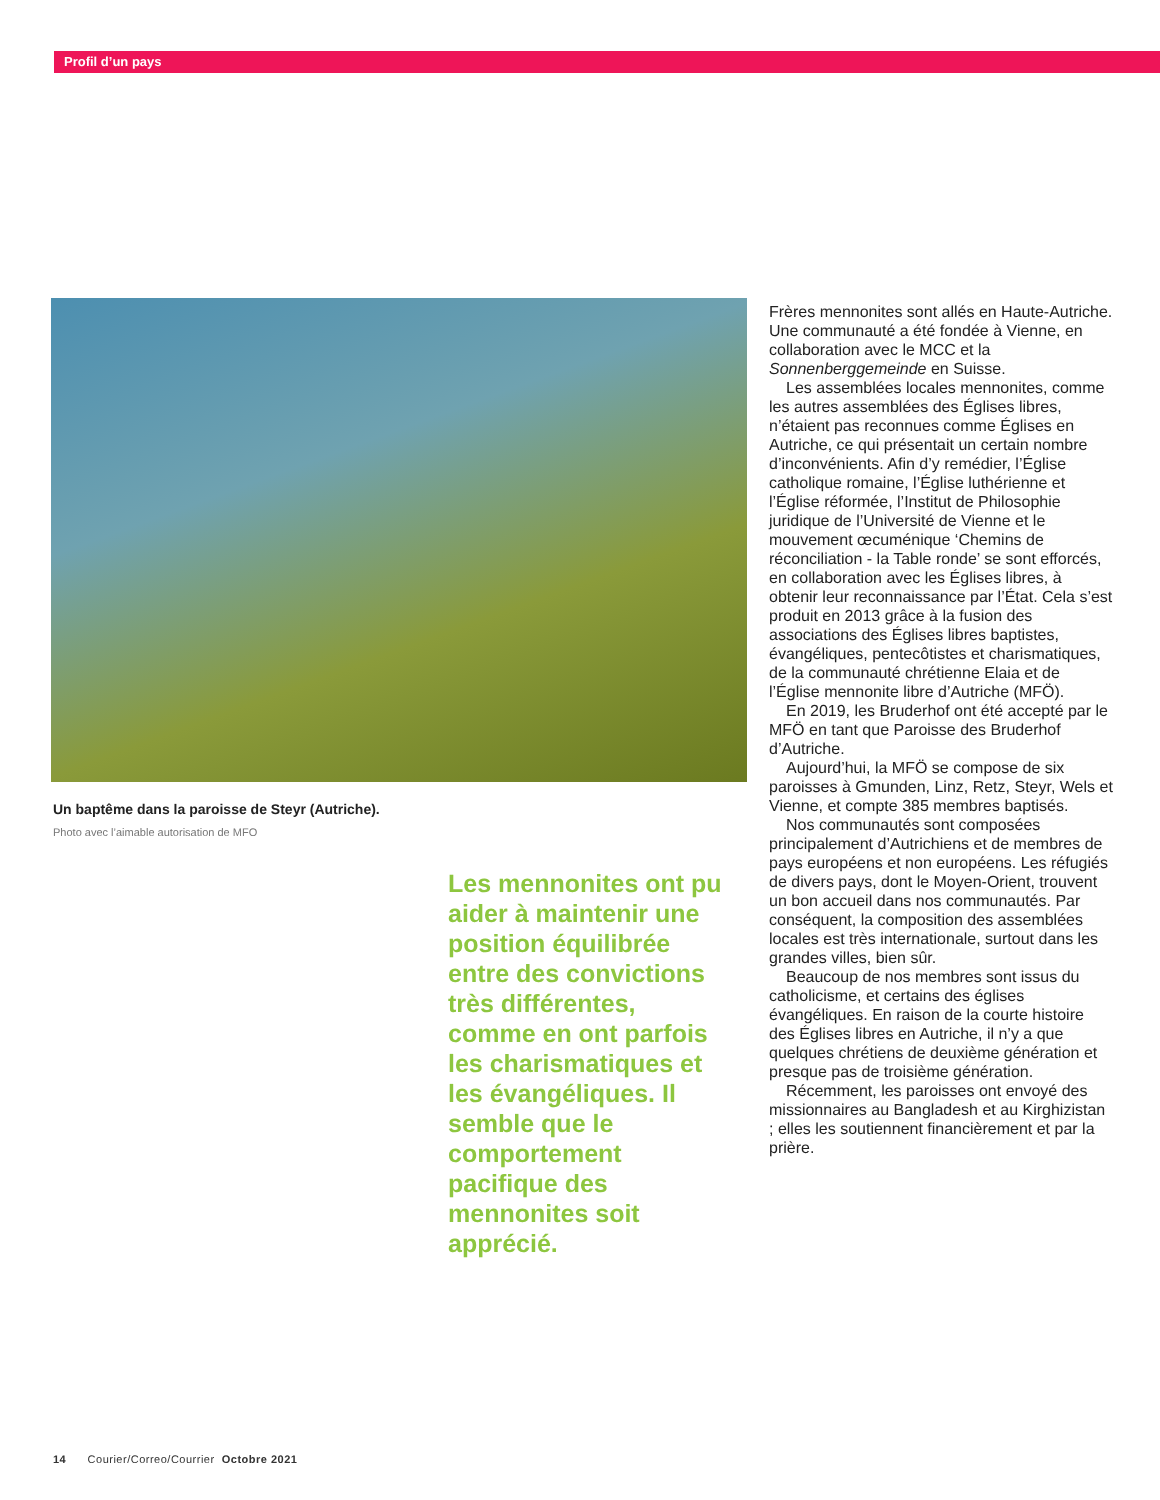Profil d’un pays
Un baptême dans la paroisse de Steyr (Autriche).
Photo avec l’aimable autorisation de MFO
Les mennonites ont pu aider à maintenir une position équilibrée entre des convictions très différentes, comme en ont parfois les charismatiques et les évangéliques. Il semble que le comportement pacifique des mennonites soit apprécié.
Frères mennonites sont allés en Haute-Autriche. Une communauté a été fondée à Vienne, en collaboration avec le MCC et la Sonnenberggemeinde en Suisse.
Les assemblées locales mennonites, comme les autres assemblées des Églises libres, n’étaient pas reconnues comme Églises en Autriche, ce qui présentait un certain nombre d’inconvénients. Afin d’y remédier, l’Église catholique romaine, l’Église luthérienne et l’Église réformée, l’Institut de Philosophie juridique de l’Université de Vienne et le mouvement œcuménique ‘Chemins de réconciliation - la Table ronde’ se sont efforcés, en collaboration avec les Églises libres, à obtenir leur reconnaissance par l’État. Cela s’est produit en 2013 grâce à la fusion des associations des Églises libres baptistes, évangéliques, pentecôtistes et charismatiques, de la communauté chrétienne Elaia et de l’Église mennonite libre d’Autriche (MFÖ).
En 2019, les Bruderhof ont été accepté par le MFÖ en tant que Paroisse des Bruderhof d’Autriche.
Aujourd’hui, la MFÖ se compose de six paroisses à Gmunden, Linz, Retz, Steyr, Wels et Vienne, et compte 385 membres baptisés.
Nos communautés sont composées principalement d’Autrichiens et de membres de pays européens et non européens. Les réfugiés de divers pays, dont le Moyen-Orient, trouvent un bon accueil dans nos communautés. Par conséquent, la composition des assemblées locales est très internationale, surtout dans les grandes villes, bien sûr.
Beaucoup de nos membres sont issus du catholicisme, et certains des églises évangéliques. En raison de la courte histoire des Églises libres en Autriche, il n’y a que quelques chrétiens de deuxième génération et presque pas de troisième génération.
Récemment, les paroisses ont envoyé des missionnaires au Bangladesh et au Kirghizistan ; elles les soutiennent financièrement et par la prière.
14 Courier/Correo/Courrier Octobre 2021